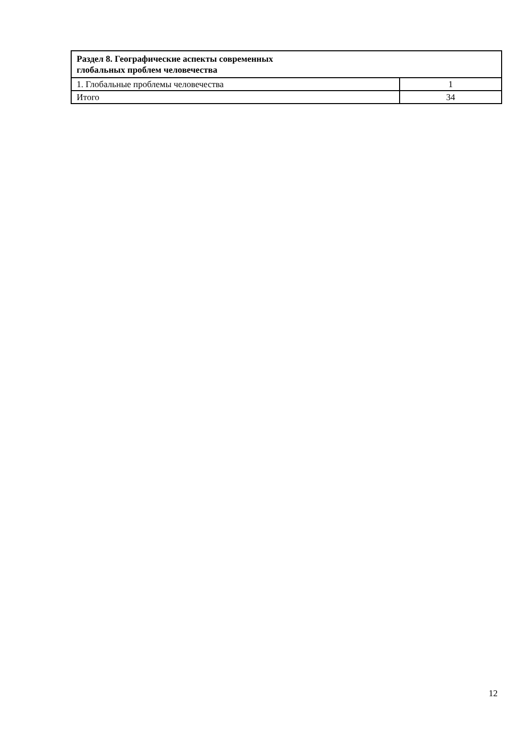| Раздел 8. Географические аспекты современных глобальных проблем человечества | |
| 1. Глобальные проблемы человечества | 1 |
| Итого | 34 |
12